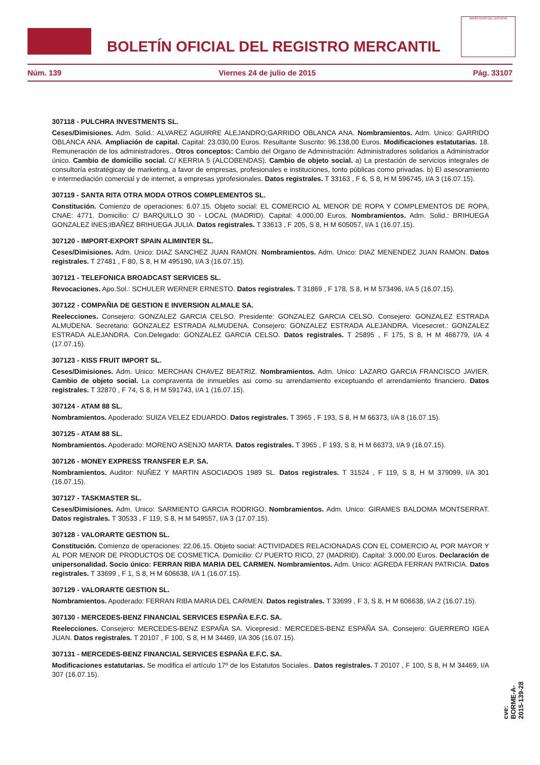BOLETÍN OFICIAL DEL REGISTRO MERCANTIL
MINISTERIO DE JUSTICIA
Núm. 139 Viernes 24 de julio de 2015 Pág. 33107
307118 - PULCHRA INVESTMENTS SL.
Ceses/Dimisiones. Adm. Solid.: ALVAREZ AGUIRRE ALEJANDRO;GARRIDO OBLANCA ANA. Nombramientos. Adm. Unico: GARRIDO OBLANCA ANA. Ampliación de capital. Capital: 23.030,00 Euros. Resultante Suscrito: 96.138,00 Euros. Modificaciones estatutarias. 18. Remuneración de los administradores.. Otros conceptos: Cambio del Organo de Administración: Administradores solidarios a Administrador único. Cambio de domicilio social. C/ KERRIA 5 (ALCOBENDAS). Cambio de objeto social. a) La prestación de servicios integrales de consultoría estratégicay de marketing, a favor de empresas, profesionales e instituciones, tonto públicas como privadas. b) El asesoramiento e intermediación comercial y de internet, a empresas yprofesionales. Datos registrales. T 33163 , F 6, S 8, H M 596745, I/A 3 (16.07.15).
307119 - SANTA RITA OTRA MODA OTROS COMPLEMENTOS SL.
Constitución. Comienzo de operaciones: 6.07.15. Objeto social: EL COMERCIO AL MENOR DE ROPA Y COMPLEMENTOS DE ROPA, CNAE: 4771. Domicilio: C/ BARQUILLO 30 - LOCAL (MADRID). Capital: 4.000,00 Euros. Nombramientos. Adm. Solid.: BRIHUEGA GONZALEZ INES;IBAÑEZ BRIHUEGA JULIA. Datos registrales. T 33613 , F 205, S 8, H M 605057, I/A 1 (16.07.15).
307120 - IMPORT-EXPORT SPAIN ALIMINTER SL.
Ceses/Dimisiones. Adm. Unico: DIAZ SANCHEZ JUAN RAMON. Nombramientos. Adm. Unico: DIAZ MENENDEZ JUAN RAMON. Datos registrales. T 27481 , F 80, S 8, H M 495190, I/A 3 (16.07.15).
307121 - TELEFONICA BROADCAST SERVICES SL.
Revocaciones. Apo.Sol.: SCHULER WERNER ERNESTO. Datos registrales. T 31869 , F 178, S 8, H M 573496, I/A 5 (16.07.15).
307122 - COMPAÑIA DE GESTION E INVERSION ALMALE SA.
Reelecciones. Consejero: GONZALEZ GARCIA CELSO. Presidente: GONZALEZ GARCIA CELSO. Consejero: GONZALEZ ESTRADA ALMUDENA. Secretario: GONZALEZ ESTRADA ALMUDENA. Consejero: GONZALEZ ESTRADA ALEJANDRA. Vicesecret.: GONZALEZ ESTRADA ALEJANDRA. Con.Delegado: GONZALEZ GARCIA CELSO. Datos registrales. T 25895 , F 175, S 8, H M 466779, I/A 4 (17.07.15).
307123 - KISS FRUIT IMPORT SL.
Ceses/Dimisiones. Adm. Unico: MERCHAN CHAVEZ BEATRIZ. Nombramientos. Adm. Unico: LAZARO GARCIA FRANCISCO JAVIER. Cambio de objeto social. La compraventa de inmuebles asi como su arrendamiento exceptuando el arrendamiento financiero. Datos registrales. T 32870 , F 74, S 8, H M 591743, I/A 1 (16.07.15).
307124 - ATAM 88 SL.
Nombramientos. Apoderado: SUIZA VELEZ EDUARDO. Datos registrales. T 3965 , F 193, S 8, H M 66373, I/A 8 (16.07.15).
307125 - ATAM 88 SL.
Nombramientos. Apoderado: MORENO ASENJO MARTA. Datos registrales. T 3965 , F 193, S 8, H M 66373, I/A 9 (16.07.15).
307126 - MONEY EXPRESS TRANSFER E.P. SA.
Nombramientos. Auditor: NUÑEZ Y MARTIN ASOCIADOS 1989 SL. Datos registrales. T 31524 , F 119, S 8, H M 379099, I/A 301 (16.07.15).
307127 - TASKMASTER SL.
Ceses/Dimisiones. Adm. Unico: SARMIENTO GARCIA RODRIGO. Nombramientos. Adm. Unico: GIRAMES BALDOMA MONTSERRAT. Datos registrales. T 30533 , F 119, S 8, H M 549557, I/A 3 (17.07.15).
307128 - VALORARTE GESTION SL.
Constitución. Comienzo de operaciones: 22.06.15. Objeto social: ACTIVIDADES RELACIONADAS CON EL COMERCIO AL POR MAYOR Y AL POR MENOR DE PRODUCTOS DE COSMETICA. Domicilio: C/ PUERTO RICO, 27 (MADRID). Capital: 3.000,00 Euros. Declaración de unipersonalidad. Socio único: FERRAN RIBA MARIA DEL CARMEN. Nombramientos. Adm. Unico: AGREDA FERRAN PATRICIA. Datos registrales. T 33699 , F 1, S 8, H M 606638, I/A 1 (16.07.15).
307129 - VALORARTE GESTION SL.
Nombramientos. Apoderado: FERRAN RIBA MARIA DEL CARMEN. Datos registrales. T 33699 , F 3, S 8, H M 606638, I/A 2 (16.07.15).
307130 - MERCEDES-BENZ FINANCIAL SERVICES ESPAÑA E.F.C. SA.
Reelecciones. Consejero: MERCEDES-BENZ ESPAÑA SA. Vicepresid.: MERCEDES-BENZ ESPAÑA SA. Consejero: GUERRERO IGEA JUAN. Datos registrales. T 20107 , F 100, S 8, H M 34469, I/A 306 (16.07.15).
307131 - MERCEDES-BENZ FINANCIAL SERVICES ESPAÑA E.F.C. SA.
Modificaciones estatutarias. Se modifica el artículo 17º de los Estatutos Sociales.. Datos registrales. T 20107 , F 100, S 8, H M 34469, I/A 307 (16.07.15).
cve: BORME-A-2015-139-28